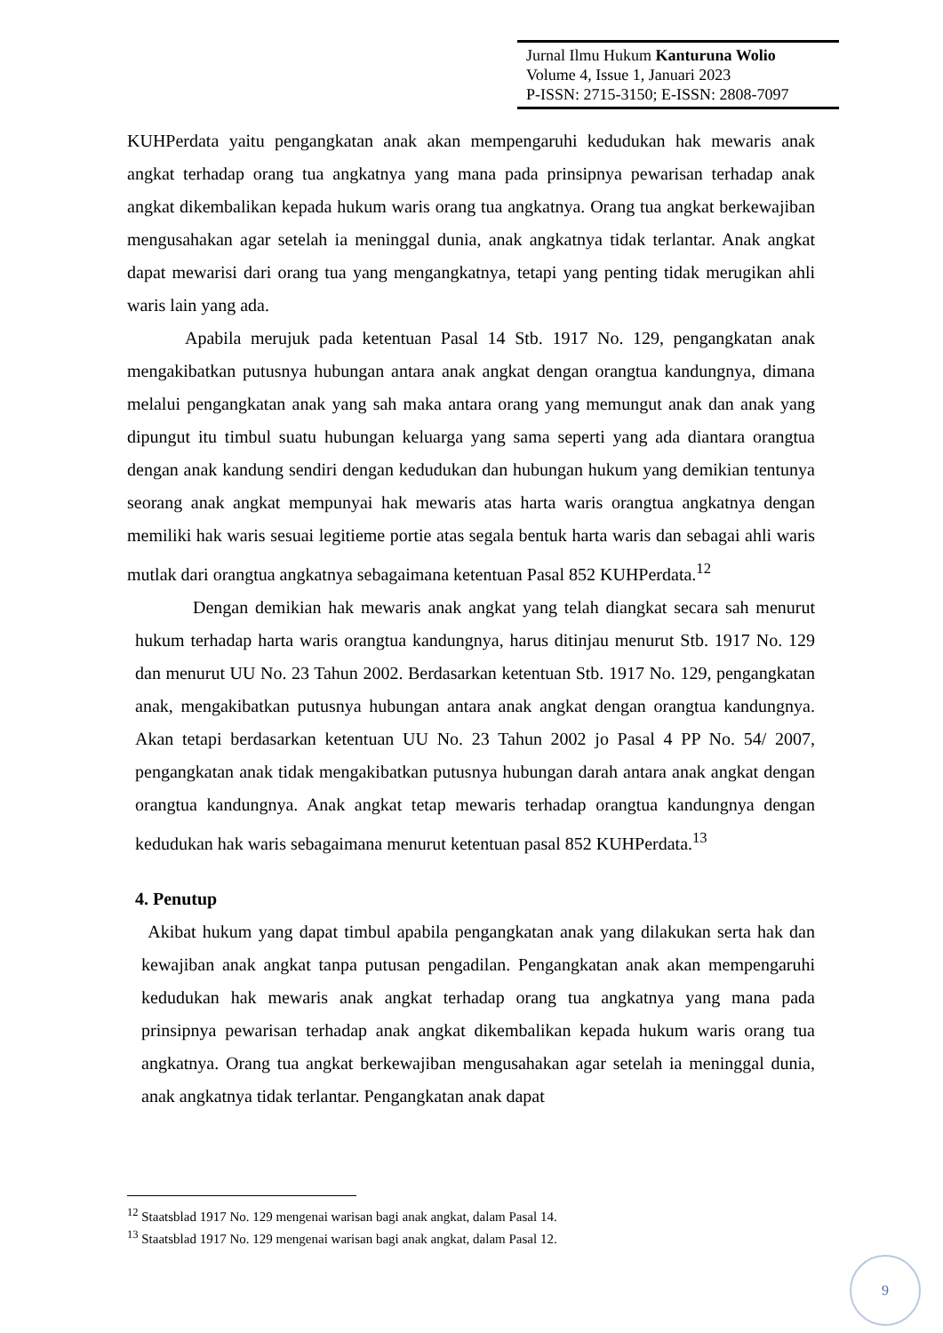Jurnal Ilmu Hukum Kanturuna Wolio
Volume 4, Issue 1, Januari 2023
P-ISSN: 2715-3150; E-ISSN: 2808-7097
KUHPerdata yaitu pengangkatan anak akan mempengaruhi kedudukan hak mewaris anak angkat terhadap orang tua angkatnya yang mana pada prinsipnya pewarisan terhadap anak angkat dikembalikan kepada hukum waris orang tua angkatnya. Orang tua angkat berkewajiban mengusahakan agar setelah ia meninggal dunia, anak angkatnya tidak terlantar. Anak angkat dapat mewarisi dari orang tua yang mengangkatnya, tetapi yang penting tidak merugikan ahli waris lain yang ada.
Apabila merujuk pada ketentuan Pasal 14 Stb. 1917 No. 129, pengangkatan anak mengakibatkan putusnya hubungan antara anak angkat dengan orangtua kandungnya, dimana melalui pengangkatan anak yang sah maka antara orang yang memungut anak dan anak yang dipungut itu timbul suatu hubungan keluarga yang sama seperti yang ada diantara orangtua dengan anak kandung sendiri dengan kedudukan dan hubungan hukum yang demikian tentunya seorang anak angkat mempunyai hak mewaris atas harta waris orangtua angkatnya dengan memiliki hak waris sesuai legitieme portie atas segala bentuk harta waris dan sebagai ahli waris mutlak dari orangtua angkatnya sebagaimana ketentuan Pasal 852 KUHPerdata.<sup>12</sup>
Dengan demikian hak mewaris anak angkat yang telah diangkat secara sah menurut hukum terhadap harta waris orangtua kandungnya, harus ditinjau menurut Stb. 1917 No. 129 dan menurut UU No. 23 Tahun 2002. Berdasarkan ketentuan Stb. 1917 No. 129, pengangkatan anak, mengakibatkan putusnya hubungan antara anak angkat dengan orangtua kandungnya. Akan tetapi berdasarkan ketentuan UU No. 23 Tahun 2002 jo Pasal 4 PP No. 54/ 2007, pengangkatan anak tidak mengakibatkan putusnya hubungan darah antara anak angkat dengan orangtua kandungnya. Anak angkat tetap mewaris terhadap orangtua kandungnya dengan kedudukan hak waris sebagaimana menurut ketentuan pasal 852 KUHPerdata.<sup>13</sup>
4. Penutup
Akibat hukum yang dapat timbul apabila pengangkatan anak yang dilakukan serta hak dan kewajiban anak angkat tanpa putusan pengadilan. Pengangkatan anak akan mempengaruhi kedudukan hak mewaris anak angkat terhadap orang tua angkatnya yang mana pada prinsipnya pewarisan terhadap anak angkat dikembalikan kepada hukum waris orang tua angkatnya. Orang tua angkat berkewajiban mengusahakan agar setelah ia meninggal dunia, anak angkatnya tidak terlantar. Pengangkatan anak dapat
<sup>12</sup> Staatsblad 1917 No. 129 mengenai warisan bagi anak angkat, dalam Pasal 14.
<sup>13</sup> Staatsblad 1917 No. 129 mengenai warisan bagi anak angkat, dalam Pasal 12.
9